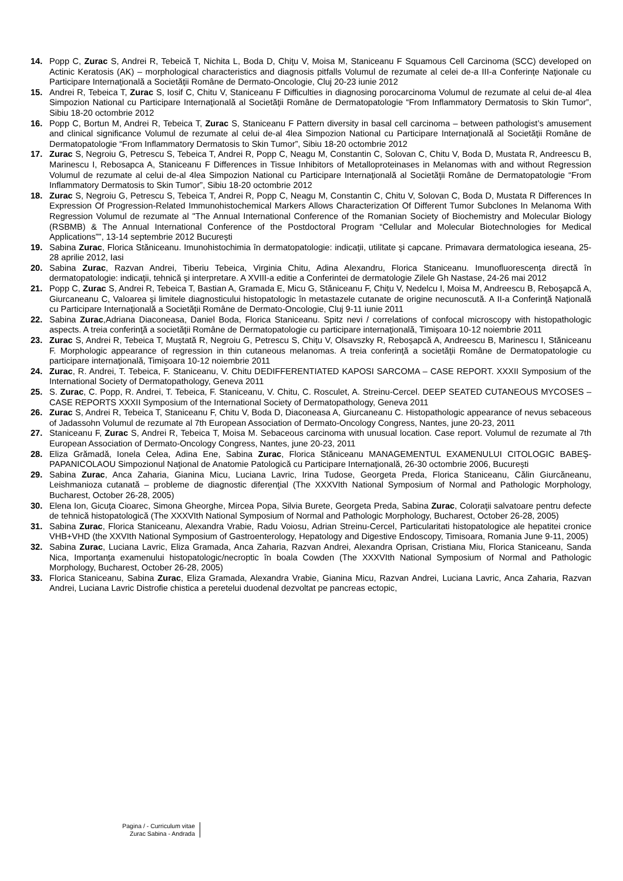14. Popp C, Zurac S, Andrei R, Tebeică T, Nichita L, Boda D, Chiţu V, Moisa M, Staniceanu F Squamous Cell Carcinoma (SCC) developed on Actinic Keratosis (AK) – morphological characteristics and diagnosis pitfalls Volumul de rezumate al celei de-a III-a Conferinţe Naţionale cu Participare Internaţională a Societăţii Române de Dermato-Oncologie, Cluj 20-23 iunie 2012
15. Andrei R, Tebeica T, Zurac S, Iosif C, Chitu V, Staniceanu F Difficulties in diagnosing porocarcinoma Volumul de rezumate al celui de-al 4lea Simpozion National cu Participare Internaţională al Societăţii Române de Dermatopatologie “From Inflammatory Dermatosis to Skin Tumor”, Sibiu 18-20 octombrie 2012
16. Popp C, Bortun M, Andrei R, Tebeica T, Zurac S, Staniceanu F Pattern diversity in basal cell carcinoma – between pathologist’s amusement and clinical significance Volumul de rezumate al celui de-al 4lea Simpozion National cu Participare Internaţională al Societăţii Române de Dermatopatologie “From Inflammatory Dermatosis to Skin Tumor”, Sibiu 18-20 octombrie 2012
17. Zurac S, Negroiu G, Petrescu S, Tebeica T, Andrei R, Popp C, Neagu M, Constantin C, Solovan C, Chitu V, Boda D, Mustata R, Andreescu B, Marinescu I, Rebosapca A, Staniceanu F Differences in Tissue Inhibitors of Metalloproteinases in Melanomas with and without Regression Volumul de rezumate al celui de-al 4lea Simpozion National cu Participare Internaţională al Societăţii Române de Dermatopatologie “From Inflammatory Dermatosis to Skin Tumor”, Sibiu 18-20 octombrie 2012
18. Zurac S, Negroiu G, Petrescu S, Tebeica T, Andrei R, Popp C, Neagu M, Constantin C, Chitu V, Solovan C, Boda D, Mustata R Differences In Expression Of Progression-Related Immunohistochemical Markers Allows Characterization Of Different Tumor Subclones In Melanoma With Regression Volumul de rezumate al "The Annual International Conference of the Romanian Society of Biochemistry and Molecular Biology (RSBMB) & The Annual International Conference of the Postdoctoral Program “Cellular and Molecular Biotechnologies for Medical Applications”", 13-14 septembrie 2012 Bucureşti
19. Sabina Zurac, Florica Stăniceanu. Imunohistochimia în dermatopatologie: indicaţii, utilitate şi capcane. Primavara dermatologica ieseana, 25-28 aprilie 2012, Iasi
20. Sabina Zurac, Razvan Andrei, Tiberiu Tebeica, Virginia Chitu, Adina Alexandru, Florica Staniceanu. Imunofluorescenţa directă în dermatopatologie: indicaţii, tehnică şi interpretare. A XVIII-a editie a Conferintei de dermatologie Zilele Gh Nastase, 24-26 mai 2012
21. Popp C, Zurac S, Andrei R, Tebeica T, Bastian A, Gramada E, Micu G, Stăniceanu F, Chiţu V, Nedelcu I, Moisa M, Andreescu B, Reboşapcă A, Giurcaneanu C, Valoarea şi limitele diagnosticului histopatologic în metastazele cutanate de origine necunoscută. A II-a Conferinţă Naţională cu Participare Internaţională a Societăţii Române de Dermato-Oncologie, Cluj 9-11 iunie 2011
22. Sabina Zurac,Adriana Diaconeasa, Daniel Boda, Florica Staniceanu. Spitz nevi / correlations of confocal microscopy with histopathologic aspects. A treia conferinţă a societăţii Române de Dermatopatologie cu participare internaţională, Timişoara 10-12 noiembrie 2011
23. Zurac S, Andrei R, Tebeica T, Muştată R, Negroiu G, Petrescu S, Chiţu V, Olsavszky R, Reboşapcă A, Andreescu B, Marinescu I, Stăniceanu F. Morphologic appearance of regression in thin cutaneous melanomas. A treia conferinţă a societăţii Române de Dermatopatologie cu participare internaţională, Timişoara 10-12 noiembrie 2011
24. Zurac, R. Andrei, T. Tebeica, F. Staniceanu, V. Chitu DEDIFFERENTIATED KAPOSI SARCOMA – CASE REPORT. XXXII Symposium of the International Society of Dermatopathology, Geneva 2011
25. S. Zurac, C. Popp, R. Andrei, T. Tebeica, F. Staniceanu, V. Chitu, C. Rosculet, A. Streinu-Cercel. DEEP SEATED CUTANEOUS MYCOSES – CASE REPORTS XXXII Symposium of the International Society of Dermatopathology, Geneva 2011
26. Zurac S, Andrei R, Tebeica T, Staniceanu F, Chitu V, Boda D, Diaconeasa A, Giurcaneanu C. Histopathologic appearance of nevus sebaceous of Jadassohn Volumul de rezumate al 7th European Association of Dermato-Oncology Congress, Nantes, june 20-23, 2011
27. Staniceanu F, Zurac S, Andrei R, Tebeica T, Moisa M. Sebaceous carcinoma with unusual location. Case report. Volumul de rezumate al 7th European Association of Dermato-Oncology Congress, Nantes, june 20-23, 2011
28. Eliza Grămadă, Ionela Celea, Adina Ene, Sabina Zurac, Florica Stăniceanu MANAGEMENTUL EXAMENULUI CITOLOGIC BABEŞ-PAPANICOLAOU Simpozionul Naţional de Anatomie Patologică cu Participare Internaţională, 26-30 octombrie 2006, Bucureşti
29. Sabina Zurac, Anca Zaharia, Gianina Micu, Luciana Lavric, Irina Tudose, Georgeta Preda, Florica Staniceanu, Călin Giurcăneanu, Leishmanioza cutanată – probleme de diagnostic diferenţial (The XXXVIth National Symposium of Normal and Pathologic Morphology, Bucharest, October 26-28, 2005)
30. Elena Ion, Gicuţa Cioarec, Simona Gheorghe, Mircea Popa, Silvia Burete, Georgeta Preda, Sabina Zurac, Coloraţii salvatoare pentru defecte de tehnică histopatologică (The XXXVIth National Symposium of Normal and Pathologic Morphology, Bucharest, October 26-28, 2005)
31. Sabina Zurac, Florica Staniceanu, Alexandra Vrabie, Radu Voiosu, Adrian Streinu-Cercel, Particularitati histopatologice ale hepatitei cronice VHB+VHD (the XXVIth National Symposium of Gastroenterology, Hepatology and Digestive Endoscopy, Timisoara, Romania June 9-11, 2005)
32. Sabina Zurac, Luciana Lavric, Eliza Gramada, Anca Zaharia, Razvan Andrei, Alexandra Oprisan, Cristiana Miu, Florica Staniceanu, Sanda Nica, Importanţa examenului histopatologic/necroptic în boala Cowden (The XXXVIth National Symposium of Normal and Pathologic Morphology, Bucharest, October 26-28, 2005)
33. Florica Staniceanu, Sabina Zurac, Eliza Gramada, Alexandra Vrabie, Gianina Micu, Razvan Andrei, Luciana Lavric, Anca Zaharia, Razvan Andrei, Luciana Lavric Distrofie chistica a peretelui duodenal dezvoltat pe pancreas ectopic,
Pagina / - Curriculum vitae
Zurac Sabina - Andrada